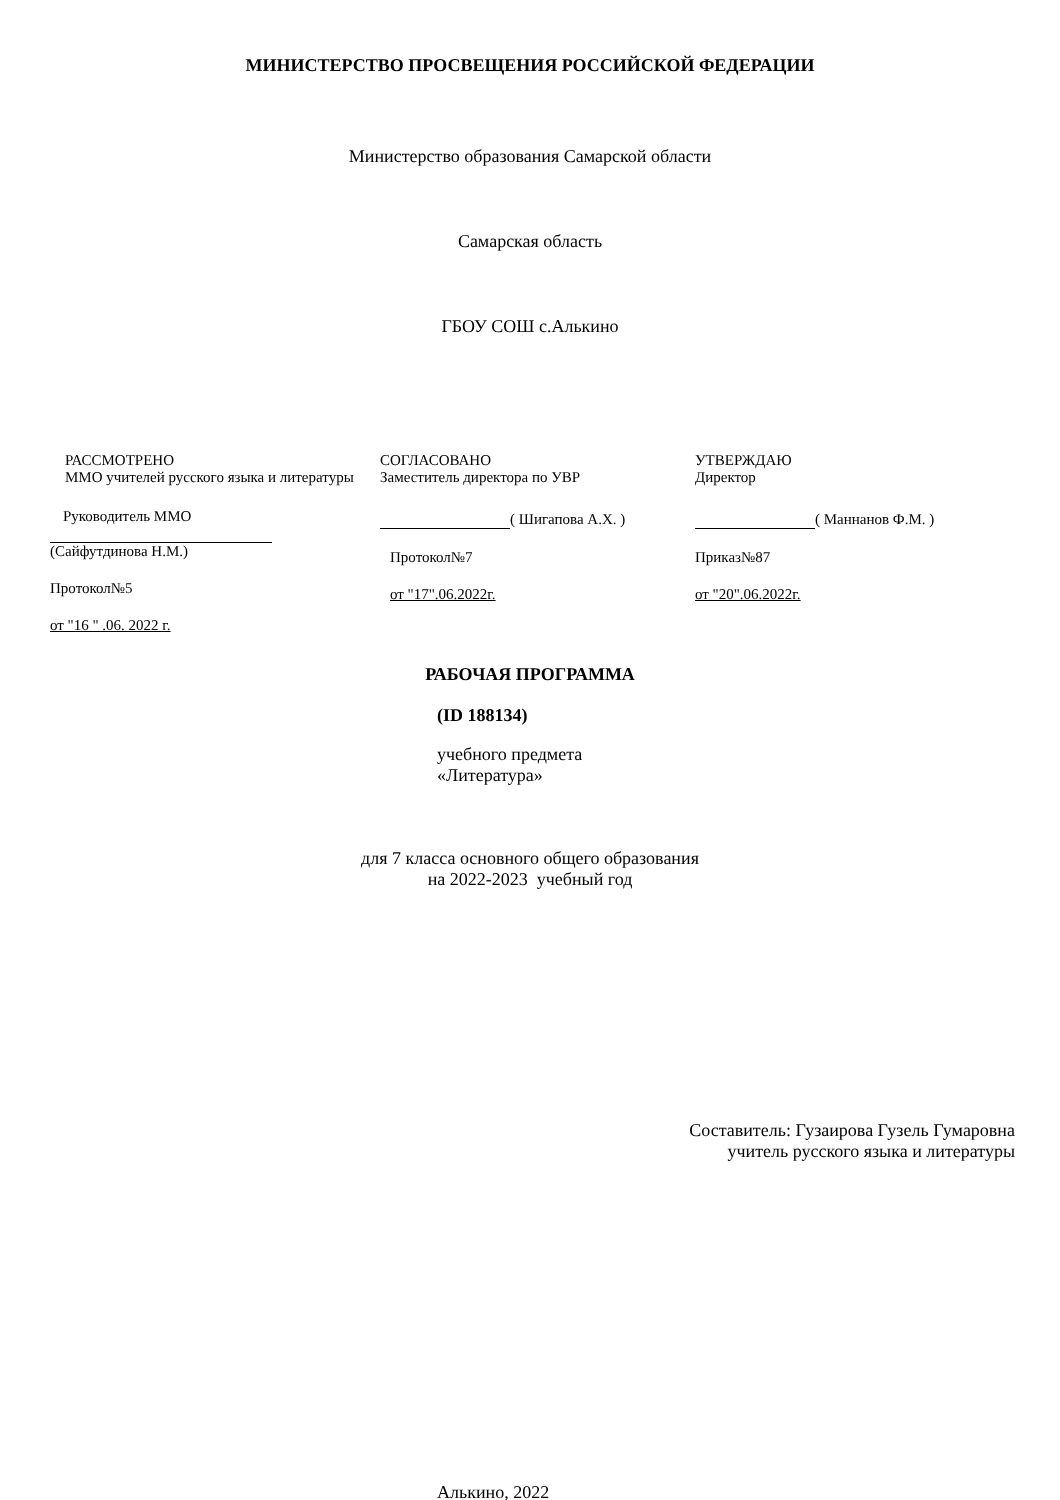МИНИСТЕРСТВО ПРОСВЕЩЕНИЯ РОССИЙСКОЙ ФЕДЕРАЦИИ
Министерство образования Самарской области
Самарская область
ГБОУ СОШ с.Алькино
РАССМОТРЕНО
ММО учителей русского языка и литературы
Руководитель ММО
(Сайфутдинова Н.М.)
Протокол№5
от "16 " .06. 2022 г.
СОГЛАСОВАНО
Заместитель директора по УВР
( Шигапова А.Х. )
Протокол№7
от "17".06.2022г.
УТВЕРЖДАЮ
Директор
( Маннанов Ф.М. )
Приказ№87
от "20".06.2022г.
РАБОЧАЯ ПРОГРАММА
(ID 188134)
учебного предмета
«Литература»
для 7 класса основного общего образования
на 2022-2023 учебный год
Составитель: Гузаирова Гузель Гумаровна
учитель русского языка и литературы
Алькино, 2022